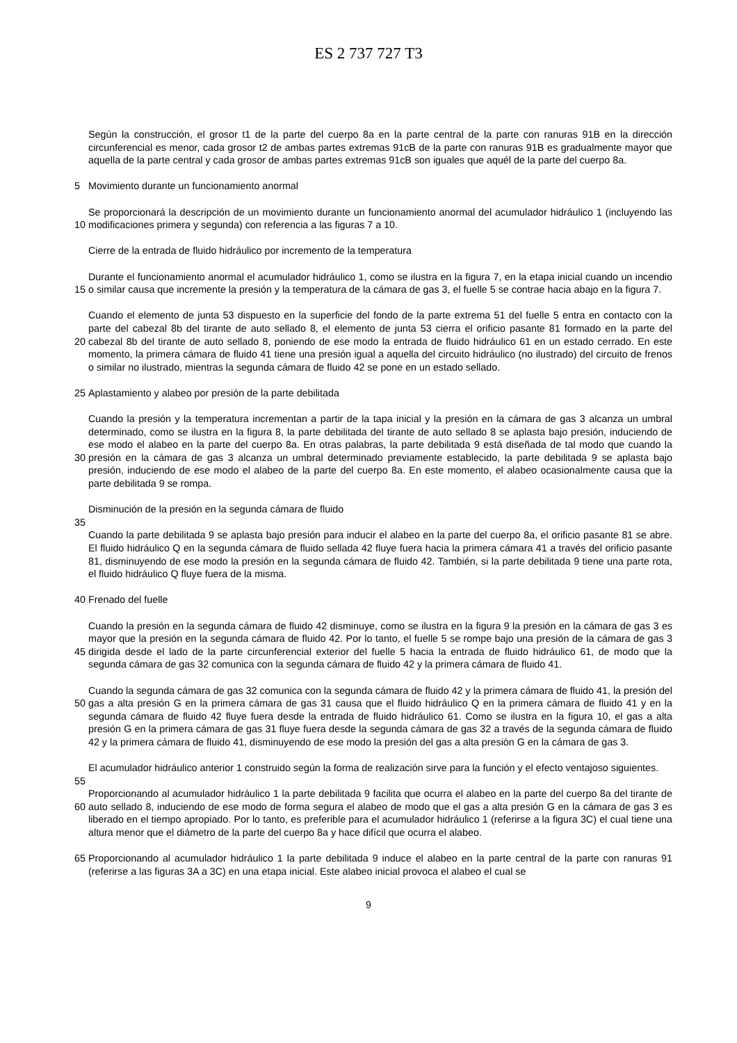ES 2 737 727 T3
5 Según la construcción, el grosor t1 de la parte del cuerpo 8a en la parte central de la parte con ranuras 91B en la dirección circunferencial es menor, cada grosor t2 de ambas partes extremas 91cB de la parte con ranuras 91B es gradualmente mayor que aquella de la parte central y cada grosor de ambas partes extremas 91cB son iguales que aquél de la parte del cuerpo 8a.
Movimiento durante un funcionamiento anormal
10 Se proporcionará la descripción de un movimiento durante un funcionamiento anormal del acumulador hidráulico 1 (incluyendo las modificaciones primera y segunda) con referencia a las figuras 7 a 10.
Cierre de la entrada de fluido hidráulico por incremento de la temperatura
15 Durante el funcionamiento anormal el acumulador hidráulico 1, como se ilustra en la figura 7, en la etapa inicial cuando un incendio o similar causa que incremente la presión y la temperatura de la cámara de gas 3, el fuelle 5 se contrae hacia abajo en la figura 7.
20 Cuando el elemento de junta 53 dispuesto en la superficie del fondo de la parte extrema 51 del fuelle 5 entra en contacto con la parte del cabezal 8b del tirante de auto sellado 8, el elemento de junta 53 cierra el orificio pasante 81 formado en la parte del cabezal 8b del tirante de auto sellado 8, poniendo de ese modo la entrada de fluido hidráulico 61 en un estado cerrado. En este momento, la primera cámara de fluido 41 tiene una presión igual a aquella del circuito hidráulico (no ilustrado) del circuito de frenos o similar no ilustrado, mientras la segunda cámara de fluido 42 se pone en un estado sellado.
25 Aplastamiento y alabeo por presión de la parte debilitada
30 Cuando la presión y la temperatura incrementan a partir de la tapa inicial y la presión en la cámara de gas 3 alcanza un umbral determinado, como se ilustra en la figura 8, la parte debilitada del tirante de auto sellado 8 se aplasta bajo presión, induciendo de ese modo el alabeo en la parte del cuerpo 8a. En otras palabras, la parte debilitada 9 está diseñada de tal modo que cuando la presión en la cámara de gas 3 alcanza un umbral determinado previamente establecido, la parte debilitada 9 se aplasta bajo presión, induciendo de ese modo el alabeo de la parte del cuerpo 8a. En este momento, el alabeo ocasionalmente causa que la parte debilitada 9 se rompa.
35 Disminución de la presión en la segunda cámara de fluido
Cuando la parte debilitada 9 se aplasta bajo presión para inducir el alabeo en la parte del cuerpo 8a, el orificio pasante 81 se abre. El fluido hidráulico Q en la segunda cámara de fluido sellada 42 fluye fuera hacia la primera cámara 41 a través del orificio pasante 81, disminuyendo de ese modo la presión en la segunda cámara de fluido 42. También, si la parte debilitada 9 tiene una parte rota, el fluido hidráulico Q fluye fuera de la misma.
40 Frenado del fuelle
45 Cuando la presión en la segunda cámara de fluido 42 disminuye, como se ilustra en la figura 9 la presión en la cámara de gas 3 es mayor que la presión en la segunda cámara de fluido 42. Por lo tanto, el fuelle 5 se rompe bajo una presión de la cámara de gas 3 dirigida desde el lado de la parte circunferencial exterior del fuelle 5 hacia la entrada de fluido hidráulico 61, de modo que la segunda cámara de gas 32 comunica con la segunda cámara de fluido 42 y la primera cámara de fluido 41.
50
55
Cuando la segunda cámara de gas 32 comunica con la segunda cámara de fluido 42 y la primera cámara de fluido 41, la presión del gas a alta presión G en la primera cámara de gas 31 causa que el fluido hidráulico Q en la primera cámara de fluido 41 y en la segunda cámara de fluido 42 fluye fuera desde la entrada de fluido hidráulico 61. Como se ilustra en la figura 10, el gas a alta presión G en la primera cámara de gas 31 fluye fuera desde la segunda cámara de gas 32 a través de la segunda cámara de fluido 42 y la primera cámara de fluido 41, disminuyendo de ese modo la presión del gas a alta presión G en la cámara de gas 3.
El acumulador hidráulico anterior 1 construido según la forma de realización sirve para la función y el efecto ventajoso siguientes.
60 Proporcionando al acumulador hidráulico 1 la parte debilitada 9 facilita que ocurra el alabeo en la parte del cuerpo 8a del tirante de auto sellado 8, induciendo de ese modo de forma segura el alabeo de modo que el gas a alta presión G en la cámara de gas 3 es liberado en el tiempo apropiado. Por lo tanto, es preferible para el acumulador hidráulico 1 (referirse a la figura 3C) el cual tiene una altura menor que el diámetro de la parte del cuerpo 8a y hace difícil que ocurra el alabeo.
65 Proporcionando al acumulador hidráulico 1 la parte debilitada 9 induce el alabeo en la parte central de la parte con ranuras 91 (referirse a las figuras 3A a 3C) en una etapa inicial. Este alabeo inicial provoca el alabeo el cual se
9